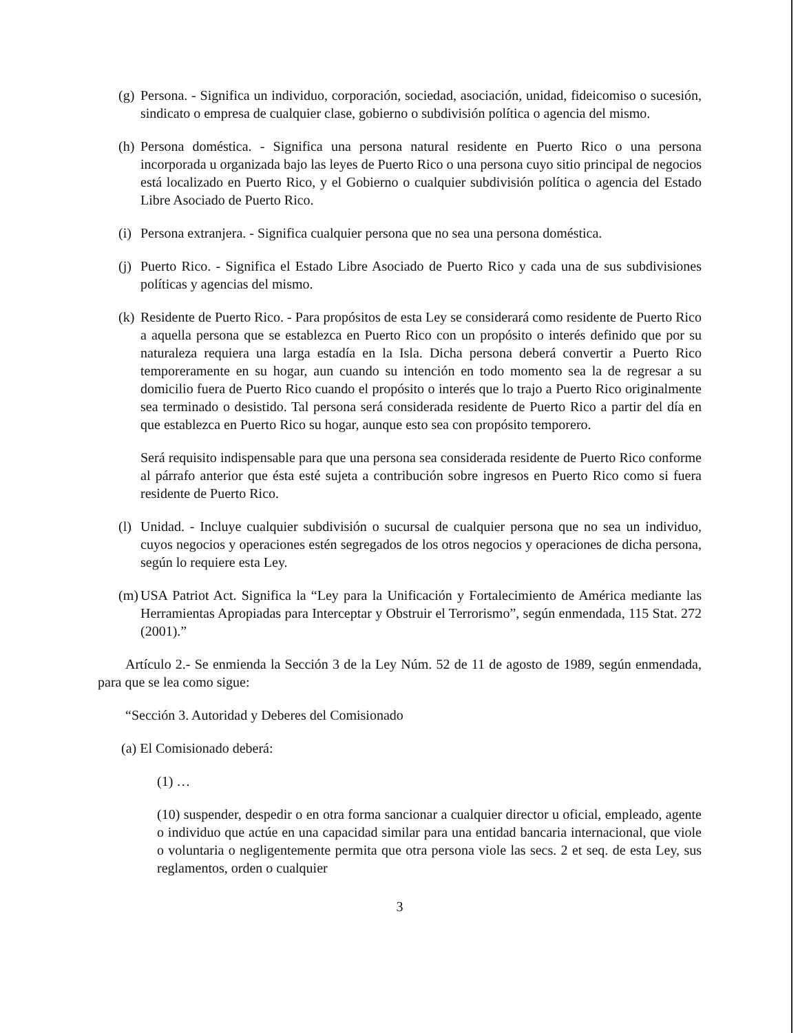(g)
Persona. - Significa un individuo, corporación, sociedad, asociación, unidad, fideicomiso o sucesión, sindicato o empresa de cualquier clase, gobierno o subdivisión política o agencia del mismo.
(h)
Persona doméstica. - Significa una persona natural residente en Puerto Rico o una persona incorporada u organizada bajo las leyes de Puerto Rico o una persona cuyo sitio principal de negocios está localizado en Puerto Rico, y el Gobierno o cualquier subdivisión política o agencia del Estado Libre Asociado de Puerto Rico.
(i)
Persona extranjera. - Significa cualquier persona que no sea una persona doméstica.
(j)
Puerto Rico. - Significa el Estado Libre Asociado de Puerto Rico y cada una de sus subdivisiones políticas y agencias del mismo.
(k)
Residente de Puerto Rico. - Para propósitos de esta Ley se considerará como residente de Puerto Rico a aquella persona que se establezca en Puerto Rico con un propósito o interés definido que por su naturaleza requiera una larga estadía en la Isla. Dicha persona deberá convertir a Puerto Rico temporeramente en su hogar, aun cuando su intención en todo momento sea la de regresar a su domicilio fuera de Puerto Rico cuando el propósito o interés que lo trajo a Puerto Rico originalmente sea terminado o desistido. Tal persona será considerada residente de Puerto Rico a partir del día en que establezca en Puerto Rico su hogar, aunque esto sea con propósito temporero.
Será requisito indispensable para que una persona sea considerada residente de Puerto Rico conforme al párrafo anterior que ésta esté sujeta a contribución sobre ingresos en Puerto Rico como si fuera residente de Puerto Rico.
(l)
Unidad. - Incluye cualquier subdivisión o sucursal de cualquier persona que no sea un individuo, cuyos negocios y operaciones estén segregados de los otros negocios y operaciones de dicha persona, según lo requiere esta Ley.
(m)
USA Patriot Act. Significa la “Ley para la Unificación y Fortalecimiento de América mediante las Herramientas Apropiadas para Interceptar y Obstruir el Terrorismo”, según enmendada, 115 Stat. 272 (2001).”
Artículo 2.- Se enmienda la Sección 3 de la Ley Núm. 52 de 11 de agosto de 1989, según enmendada, para que se lea como sigue:
“Sección 3. Autoridad y Deberes del Comisionado
(a) El Comisionado deberá:
(1) …
(10) suspender, despedir o en otra forma sancionar a cualquier director u oficial, empleado, agente o individuo que actúe en una capacidad similar para una entidad bancaria internacional, que viole o voluntaria o negligentemente permita que otra persona viole las secs. 2 et seq. de esta Ley, sus reglamentos, orden o cualquier
3